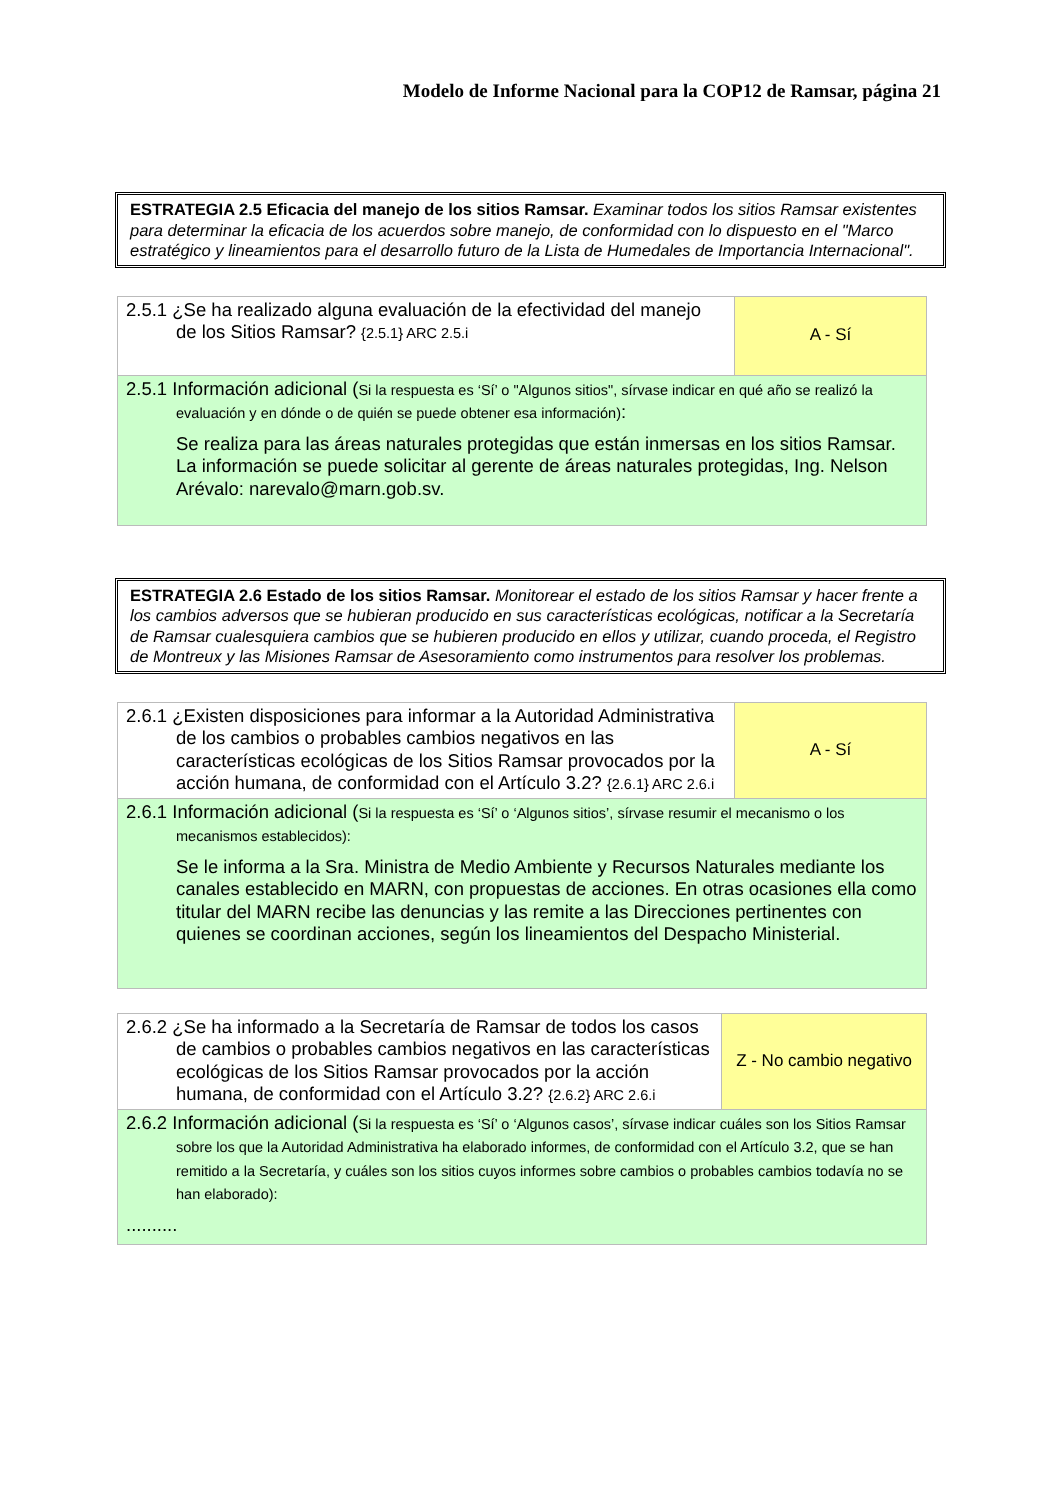Modelo de Informe Nacional para la COP12 de Ramsar, página 21
ESTRATEGIA 2.5 Eficacia del manejo de los sitios Ramsar. Examinar todos los sitios Ramsar existentes para determinar la eficacia de los acuerdos sobre manejo, de conformidad con lo dispuesto en el "Marco estratégico y lineamientos para el desarrollo futuro de la Lista de Humedales de Importancia Internacional".
| 2.5.1 ¿Se ha realizado alguna evaluación de la efectividad del manejo de los Sitios Ramsar? {2.5.1} ARC 2.5.i | A - Sí |
| 2.5.1 Información adicional ( Si la respuesta es ‘Sí’ o "Algunos sitios", sírvase indicar en qué año se realizó la evaluación y en dónde o de quién se puede obtener esa información) : Se realiza para las áreas naturales protegidas que están inmersas en los sitios Ramsar. La información se puede solicitar al gerente de áreas naturales protegidas, Ing. Nelson Arévalo: narevalo@marn.gob.sv. | |
ESTRATEGIA 2.6 Estado de los sitios Ramsar. Monitorear el estado de los sitios Ramsar y hacer frente a los cambios adversos que se hubieran producido en sus características ecológicas, notificar a la Secretaría de Ramsar cualesquiera cambios que se hubieren producido en ellos y utilizar, cuando proceda, el Registro de Montreux y las Misiones Ramsar de Asesoramiento como instrumentos para resolver los problemas.
| 2.6.1 ¿Existen disposiciones para informar a la Autoridad Administrativa de los cambios o probables cambios negativos en las características ecológicas de los Sitios Ramsar provocados por la acción humana, de conformidad con el Artículo 3.2? {2.6.1} ARC 2.6.i | A - Sí |
| 2.6.1 Información adicional ( Si la respuesta es ‘Sí’ o ‘Algunos sitios’, sírvase resumir el mecanismo o los mecanismos establecidos): Se le informa a la Sra. Ministra de Medio Ambiente y Recursos Naturales mediante los canales establecido en MARN, con propuestas de acciones. En otras ocasiones ella como titular del MARN recibe las denuncias y las remite a las Direcciones pertinentes con quienes se coordinan acciones, según los lineamientos del Despacho Ministerial. | |
| 2.6.2 ¿Se ha informado a la Secretaría de Ramsar de todos los casos de cambios o probables cambios negativos en las características ecológicas de los Sitios Ramsar provocados por la acción humana, de conformidad con el Artículo 3.2? {2.6.2} ARC 2.6.i | Z - No cambio negativo |
| 2.6.2 Información adicional ( Si la respuesta es ‘Sí’ o ‘Algunos casos’, sírvase indicar cuáles son los Sitios Ramsar sobre los que la Autoridad Administrativa ha elaborado informes, de conformidad con el Artículo 3.2, que se han remitido a la Secretaría, y cuáles son los sitios cuyos informes sobre cambios o probables cambios todavía no se han elaborado): .......... | |